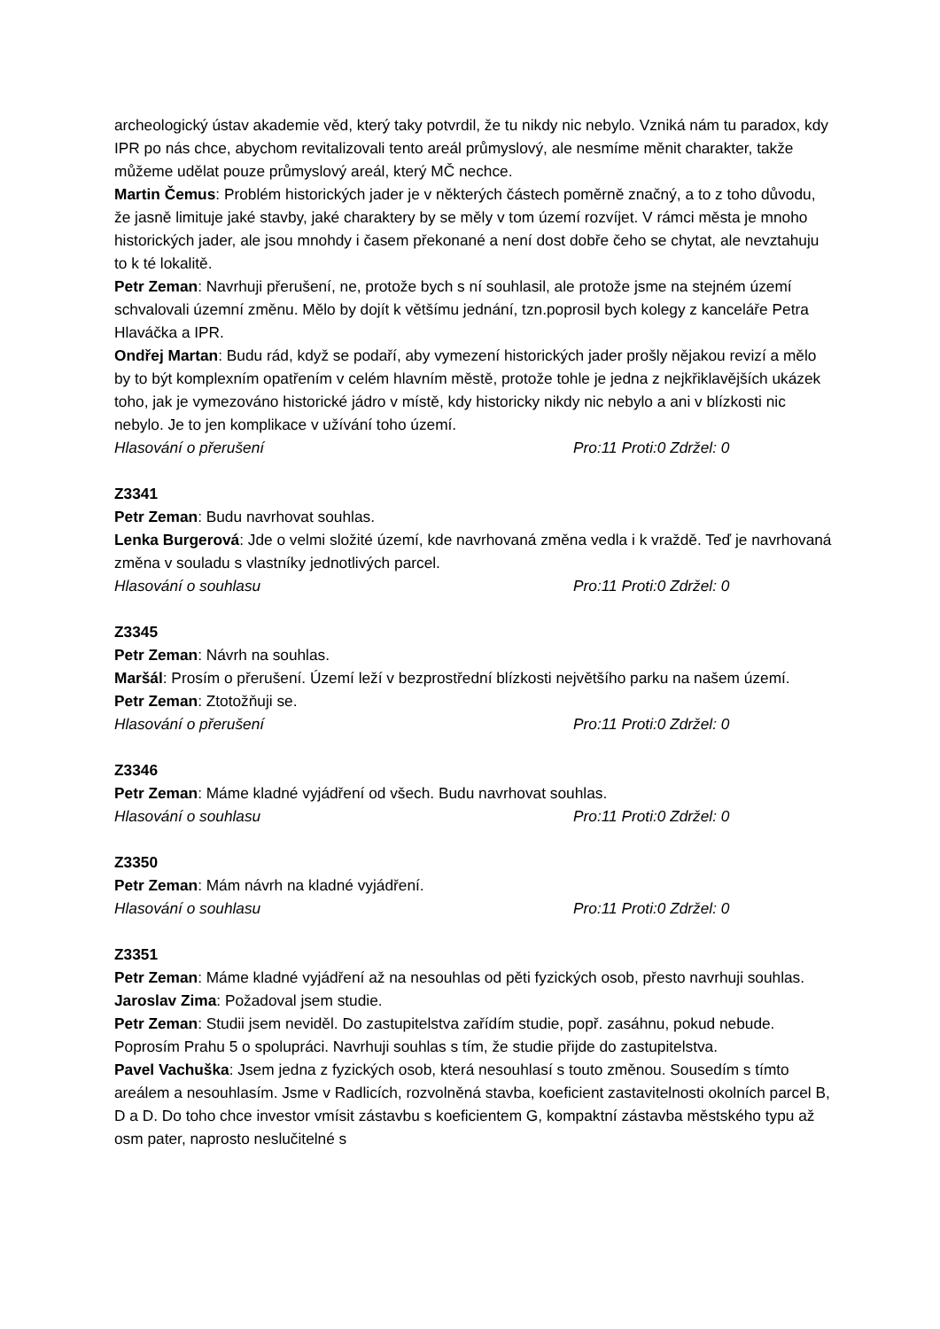archeologický ústav akademie věd, který taky potvrdil, že tu nikdy nic nebylo. Vzniká nám tu paradox, kdy IPR po nás chce, abychom revitalizovali tento areál průmyslový, ale nesmíme měnit charakter, takže můžeme udělat pouze průmyslový areál, který MČ nechce.
Martin Čemus: Problém historických jader je v některých částech poměrně značný, a to z toho důvodu, že jasně limituje jaké stavby, jaké charaktery by se měly v tom území rozvíjet. V rámci města je mnoho historických jader, ale jsou mnohdy i časem překonané a není dost dobře čeho se chytat, ale nevztahuju to k té lokalitě.
Petr Zeman: Navrhuji přerušení, ne, protože bych s ní souhlasil, ale protože jsme na stejném území schvalovali územní změnu. Mělo by dojít k většímu jednání, tzn.poprosil bych kolegy z kanceláře Petra Hlaváčka a IPR.
Ondřej Martan: Budu rád, když se podaří, aby vymezení historických jader prošly nějakou revizí a mělo by to být komplexním opatřením v celém hlavním městě, protože tohle je jedna z nejkřiklavějších ukázek toho, jak je vymezováno historické jádro v místě, kdy historicky nikdy nic nebylo a ani v blízkosti nic nebylo. Je to jen komplikace v užívání toho území.
Hlasování o přerušení Pro:11 Proti:0 Zdržel: 0
Z3341
Petr Zeman: Budu navrhovat souhlas.
Lenka Burgerová: Jde o velmi složité území, kde navrhovaná změna vedla i k vraždě. Teď je navrhovaná změna v souladu s vlastníky jednotlivých parcel.
Hlasování o souhlasu Pro:11 Proti:0 Zdržel: 0
Z3345
Petr Zeman: Návrh na souhlas.
Maršál: Prosím o přerušení. Území leží v bezprostřední blízkosti největšího parku na našem území.
Petr Zeman: Ztotožňuji se.
Hlasování o přerušení Pro:11 Proti:0 Zdržel: 0
Z3346
Petr Zeman: Máme kladné vyjádření od všech. Budu navrhovat souhlas.
Hlasování o souhlasu Pro:11 Proti:0 Zdržel: 0
Z3350
Petr Zeman: Mám návrh na kladné vyjádření.
Hlasování o souhlasu Pro:11 Proti:0 Zdržel: 0
Z3351
Petr Zeman: Máme kladné vyjádření až na nesouhlas od pěti fyzických osob, přesto navrhuji souhlas.
Jaroslav Zima: Požadoval jsem studie.
Petr Zeman: Studii jsem neviděl. Do zastupitelstva zařídím studie, popř. zasáhnu, pokud nebude. Poprosím Prahu 5 o spolupráci. Navrhuji souhlas s tím, že studie přijde do zastupitelstva.
Pavel Vachuška: Jsem jedna z fyzických osob, která nesouhlasí s touto změnou. Sousedím s tímto areálem a nesouhlasím. Jsme v Radlicích, rozvolněná stavba, koeficient zastavitelnosti okolních parcel B, D a D. Do toho chce investor vmísit zástavbu s koeficientem G, kompaktní zástavba městského typu až osm pater, naprosto neslučitelné s